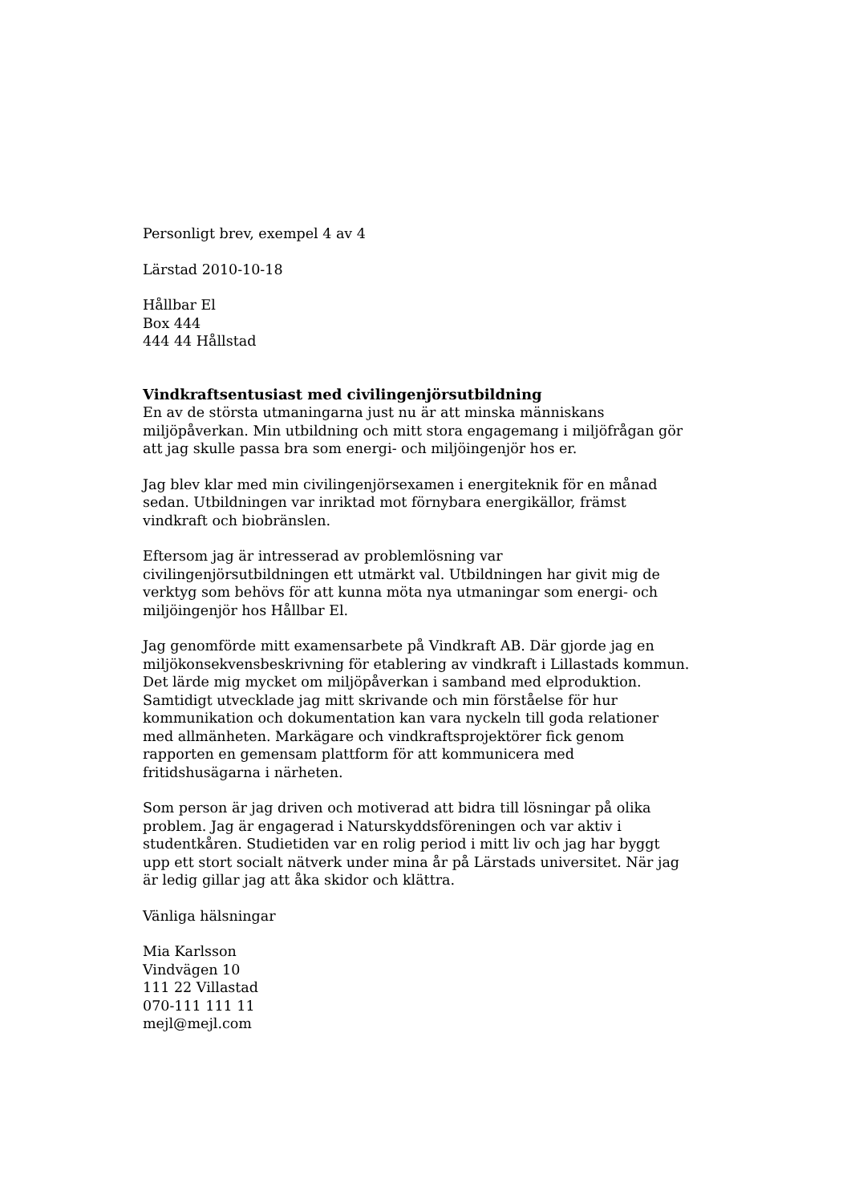Personligt brev, exempel 4 av 4
Lärstad 2010-10-18
Hållbar El
Box 444
444 44 Hållstad
Vindkraftsentusiast med civilingenjörsutbildning
En av de största utmaningarna just nu är att minska människans miljöpåverkan. Min utbildning och mitt stora engagemang i miljöfrågan gör att jag skulle passa bra som energi- och miljöingenjör hos er.
Jag blev klar med min civilingenjörsexamen i energiteknik för en månad sedan. Utbildningen var inriktad mot förnybara energikällor, främst vindkraft och biobränslen.
Eftersom jag är intresserad av problemlösning var civilingenjörsutbildningen ett utmärkt val. Utbildningen har givit mig de verktyg som behövs för att kunna möta nya utmaningar som energi- och miljöingenjör hos Hållbar El.
Jag genomförde mitt examensarbete på Vindkraft AB. Där gjorde jag en miljökonsekvensbeskrivning för etablering av vindkraft i Lillastads kommun. Det lärde mig mycket om miljöpåverkan i samband med elproduktion. Samtidigt utvecklade jag mitt skrivande och min förståelse för hur kommunikation och dokumentation kan vara nyckeln till goda relationer med allmänheten. Markägare och vindkraftsprojektörer fick genom rapporten en gemensam plattform för att kommunicera med fritidshusägarna i närheten.
Som person är jag driven och motiverad att bidra till lösningar på olika problem. Jag är engagerad i Naturskyddsföreningen och var aktiv i studentkåren. Studietiden var en rolig period i mitt liv och jag har byggt upp ett stort socialt nätverk under mina år på Lärstads universitet. När jag är ledig gillar jag att åka skidor och klättra.
Vänliga hälsningar
Mia Karlsson
Vindvägen 10
111 22 Villastad
070-111 111 11
mejl@mejl.com